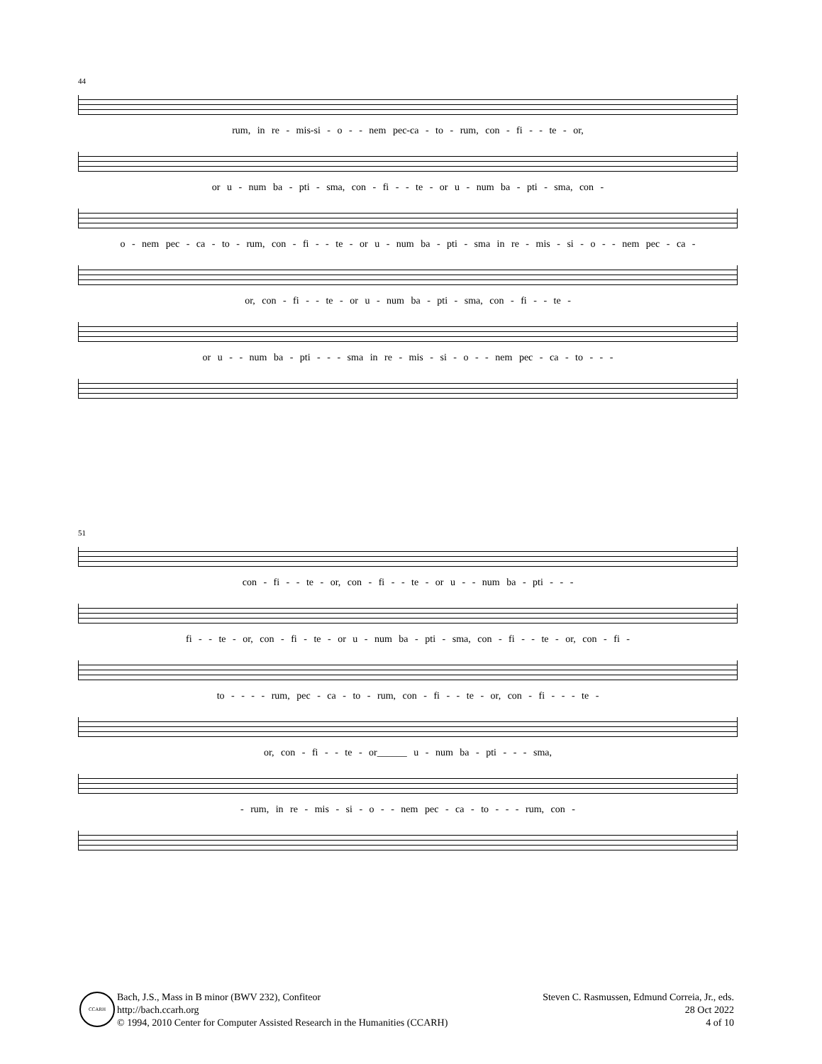44
rum, in re - mis-si - o - - nem pec-ca - to - rum, con - fi - - te - or,
or u - num ba - pti - sma, con - fi - - te - or u - num ba - pti - sma, con -
o - nem pec - ca - to - rum, con - fi - - te - or u - num ba - pti - sma in re - mis - si - o - - nem pec - ca -
or, con - fi - - te - or u - num ba - pti - sma, con - fi - - te -
or u - - num ba - pti - - - sma in re - mis - si - o - - nem pec - ca - to - - -
51
con - fi - - te - or, con - fi - - te - or u - - num ba - pti - - -
fi - - te - or, con - fi - te - or u - num ba - pti - sma, con - fi - - te - or, con - fi -
to - - - - rum, pec - ca - to - rum, con - fi - - te - or, con - fi - - - te -
or, con - fi - - te - or______ u - num ba - pti - - - sma,
- rum, in re - mis - si - o - - nem pec - ca - to - - - rum, con -
CCARH
Bach, J.S., Mass in B minor (BWV 232), Confiteor
http://bach.ccarh.org
© 1994, 2010 Center for Computer Assisted Research in the Humanities (CCARH)
Steven C. Rasmussen, Edmund Correia, Jr., eds.
28 Oct 2022
4 of 10